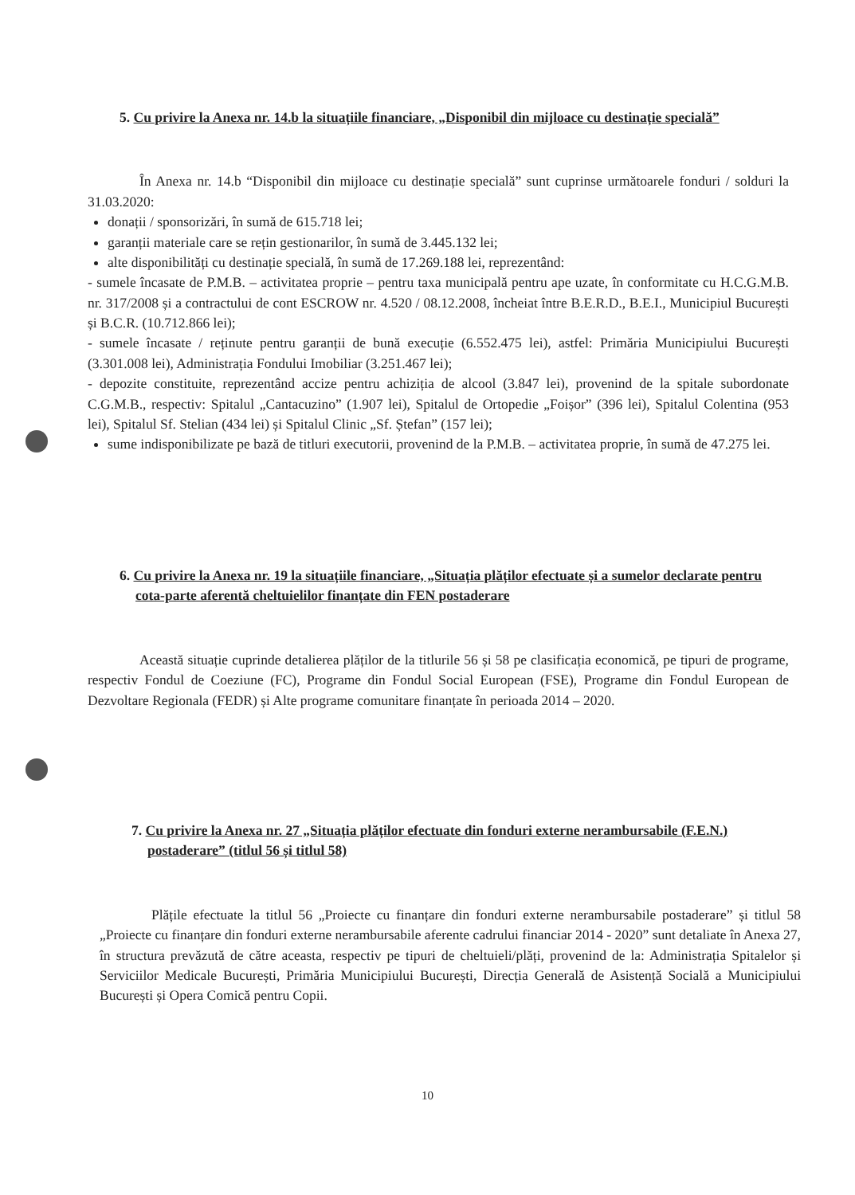5. Cu privire la Anexa nr. 14.b la situațiile financiare, „Disponibil din mijloace cu destinație specială”
În Anexa nr. 14.b “Disponibil din mijloace cu destinație specială” sunt cuprinse următoarele fonduri / solduri la 31.03.2020:
donații / sponsorizări, în sumă de 615.718 lei;
garanții materiale care se rețin gestionarilor, în sumă de 3.445.132 lei;
alte disponibilități cu destinație specială, în sumă de 17.269.188 lei, reprezentând:
- sumele încasate de P.M.B. – activitatea proprie – pentru taxa municipală pentru ape uzate, în conformitate cu H.C.G.M.B. nr. 317/2008 și a contractului de cont ESCROW nr. 4.520 / 08.12.2008, încheiat între B.E.R.D., B.E.I., Municipiul București și B.C.R. (10.712.866 lei);
- sumele încasate / reținute pentru garanții de bună execuție (6.552.475 lei), astfel: Primăria Municipiului București (3.301.008 lei), Administrația Fondului Imobiliar (3.251.467 lei);
- depozite constituite, reprezentând accize pentru achiziția de alcool (3.847 lei), provenind de la spitale subordonate C.G.M.B., respectiv: Spitalul „Cantacuzino” (1.907 lei), Spitalul de Ortopedie „Foișor” (396 lei), Spitalul Colentina (953 lei), Spitalul Sf. Stelian (434 lei) și Spitalul Clinic „Sf. Ștefan” (157 lei);
sume indisponibilizate pe bază de titluri executorii, provenind de la P.M.B. – activitatea proprie, în sumă de 47.275 lei.
6. Cu privire la Anexa nr. 19 la situațiile financiare, „Situația plăților efectuate și a sumelor declarate pentru cota-parte aferentă cheltuielilor finanțate din FEN postaderare
Această situație cuprinde detalierea plăților de la titlurile 56 și 58 pe clasificația economică, pe tipuri de programe, respectiv Fondul de Coeziune (FC), Programe din Fondul Social European (FSE), Programe din Fondul European de Dezvoltare Regionala (FEDR) și Alte programe comunitare finanțate în perioada 2014 – 2020.
7. Cu privire la Anexa nr. 27 „Situația plăților efectuate din fonduri externe nerambursabile (F.E.N.) postaderare” (titlul 56 și titlul 58)
Plățile efectuate la titlul 56 „Proiecte cu finanțare din fonduri externe nerambursabile postaderare” și titlul 58 „Proiecte cu finanțare din fonduri externe nerambursabile aferente cadrului financiar 2014 - 2020” sunt detaliate în Anexa 27, în structura prevăzută de către aceasta, respectiv pe tipuri de cheltuieli/plăți, provenind de la: Administrația Spitalelor și Serviciilor Medicale București, Primăria Municipiului București, Direcția Generală de Asistență Socială a Municipiului București și Opera Comică pentru Copii.
10